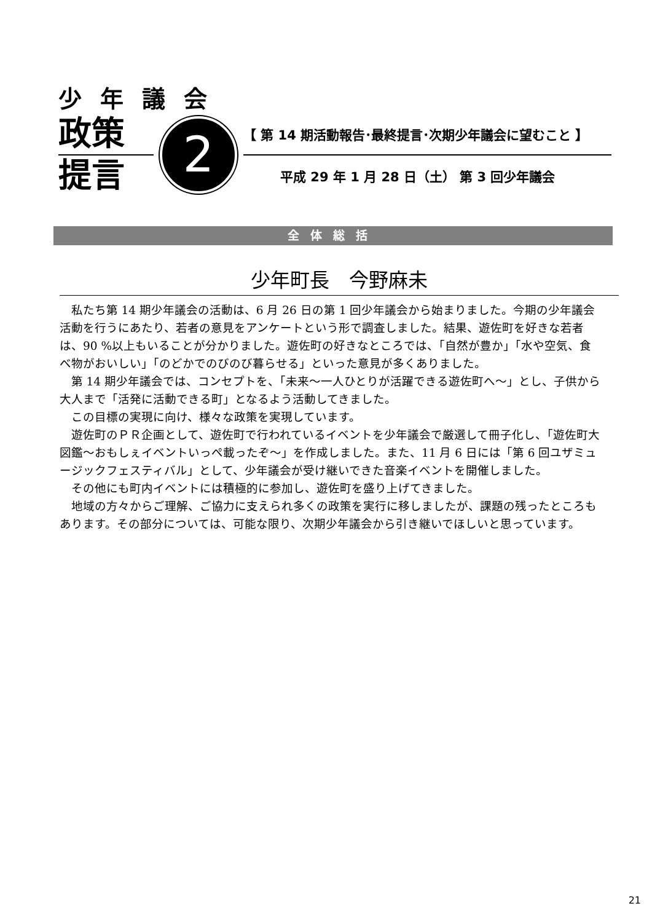少年議会
政策
提言
2
【 第 14 期活動報告･最終提言･次期少年議会に望むこと 】
平成 29 年 1 月 28 日（土） 第 3 回少年議会
全体総括
少年町長　今野麻未
私たち第 14 期少年議会の活動は、6 月 26 日の第 1 回少年議会から始まりました。今期の少年議会活動を行うにあたり、若者の意見をアンケートという形で調査しました。結果、遊佐町を好きな若者は、90 %以上もいることが分かりました。遊佐町の好きなところでは、「自然が豊か」「水や空気、食べ物がおいしい」「のどかでのびのび暮らせる」といった意見が多くありました。
第 14 期少年議会では、コンセプトを、「未来〜一人ひとりが活躍できる遊佐町へ〜」とし、子供から大人まで「活発に活動できる町」となるよう活動してきました。
この目標の実現に向け、様々な政策を実現しています。
遊佐町のＰＲ企画として、遊佐町で行われているイベントを少年議会で厳選して冊子化し、「遊佐町大図鑑〜おもしぇイベントいっぺ載ったぞ〜」を作成しました。また、11 月 6 日には「第 6 回ユザミュージックフェスティバル」として、少年議会が受け継いできた音楽イベントを開催しました。
その他にも町内イベントには積極的に参加し、遊佐町を盛り上げてきました。
地域の方々からご理解、ご協力に支えられ多くの政策を実行に移しましたが、課題の残ったところもあります。その部分については、可能な限り、次期少年議会から引き継いでほしいと思っています。
21